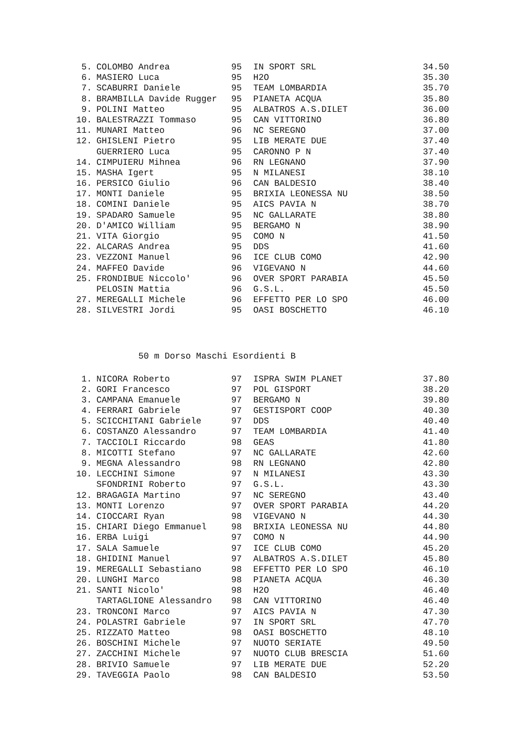| 5. | COLOMBO Andrea | 95 | IN SPORT SRL | 34.50 |
| 6. | MASIERO Luca | 95 | H2O | 35.30 |
| 7. | SCABURRI Daniele | 95 | TEAM LOMBARDIA | 35.70 |
| 8. | BRAMBILLA Davide Rugger | 95 | PIANETA ACQUA | 35.80 |
| 9. | POLINI Matteo | 95 | ALBATROS A.S.DILET | 36.00 |
| 10. | BALESTRAZZI Tommaso | 95 | CAN VITTORINO | 36.80 |
| 11. | MUNARI Matteo | 96 | NC SEREGNO | 37.00 |
| 12. | GHISLENI Pietro | 95 | LIB MERATE DUE | 37.40 |
| | GUERRIERO Luca | 95 | CARONNO P N | 37.40 |
| 14. | CIMPUIERU Mihnea | 96 | RN LEGNANO | 37.90 |
| 15. | MASHA Igert | 95 | N MILANESI | 38.10 |
| 16. | PERSICO Giulio | 96 | CAN BALDESIO | 38.40 |
| 17. | MONTI Daniele | 95 | BRIXIA LEONESSA NU | 38.50 |
| 18. | COMINI Daniele | 95 | AICS PAVIA N | 38.70 |
| 19. | SPADARO Samuele | 95 | NC GALLARATE | 38.80 |
| 20. | D'AMICO William | 95 | BERGAMO N | 38.90 |
| 21. | VITA Giorgio | 95 | COMO N | 41.50 |
| 22. | ALCARAS Andrea | 95 | DDS | 41.60 |
| 23. | VEZZONI Manuel | 96 | ICE CLUB COMO | 42.90 |
| 24. | MAFFEO Davide | 96 | VIGEVANO N | 44.60 |
| 25. | FRONDIBUE Niccolo' | 96 | OVER SPORT PARABIA | 45.50 |
| | PELOSIN Mattia | 96 | G.S.L. | 45.50 |
| 27. | MEREGALLI Michele | 96 | EFFETTO PER LO SPO | 46.00 |
| 28. | SILVESTRI Jordi | 95 | OASI BOSCHETTO | 46.10 |
50 m Dorso Maschi Esordienti B
| 1. | NICORA Roberto | 97 | ISPRA SWIM PLANET | 37.80 |
| 2. | GORI Francesco | 97 | POL GISPORT | 38.20 |
| 3. | CAMPANA Emanuele | 97 | BERGAMO N | 39.80 |
| 4. | FERRARI Gabriele | 97 | GESTISPORT COOP | 40.30 |
| 5. | SCICCHITANI Gabriele | 97 | DDS | 40.40 |
| 6. | COSTANZO Alessandro | 97 | TEAM LOMBARDIA | 41.40 |
| 7. | TACCIOLI Riccardo | 98 | GEAS | 41.80 |
| 8. | MICOTTI Stefano | 97 | NC GALLARATE | 42.60 |
| 9. | MEGNA Alessandro | 98 | RN LEGNANO | 42.80 |
| 10. | LECCHINI Simone | 97 | N MILANESI | 43.30 |
| | SFONDRINI Roberto | 97 | G.S.L. | 43.30 |
| 12. | BRAGAGIA Martino | 97 | NC SEREGNO | 43.40 |
| 13. | MONTI Lorenzo | 97 | OVER SPORT PARABIA | 44.20 |
| 14. | CIOCCARI Ryan | 98 | VIGEVANO N | 44.30 |
| 15. | CHIARI Diego Emmanuel | 98 | BRIXIA LEONESSA NU | 44.80 |
| 16. | ERBA Luigi | 97 | COMO N | 44.90 |
| 17. | SALA Samuele | 97 | ICE CLUB COMO | 45.20 |
| 18. | GHIDINI Manuel | 97 | ALBATROS A.S.DILET | 45.80 |
| 19. | MEREGALLI Sebastiano | 98 | EFFETTO PER LO SPO | 46.10 |
| 20. | LUNGHI Marco | 98 | PIANETA ACQUA | 46.30 |
| 21. | SANTI Nicolo' | 98 | H2O | 46.40 |
| | TARTAGLIONE Alessandro | 98 | CAN VITTORINO | 46.40 |
| 23. | TRONCONI Marco | 97 | AICS PAVIA N | 47.30 |
| 24. | POLASTRI Gabriele | 97 | IN SPORT SRL | 47.70 |
| 25. | RIZZATO Matteo | 98 | OASI BOSCHETTO | 48.10 |
| 26. | BOSCHINI Michele | 97 | NUOTO SERIATE | 49.50 |
| 27. | ZACCHINI Michele | 97 | NUOTO CLUB BRESCIA | 51.60 |
| 28. | BRIVIO Samuele | 97 | LIB MERATE DUE | 52.20 |
| 29. | TAVEGGIA Paolo | 98 | CAN BALDESIO | 53.50 |